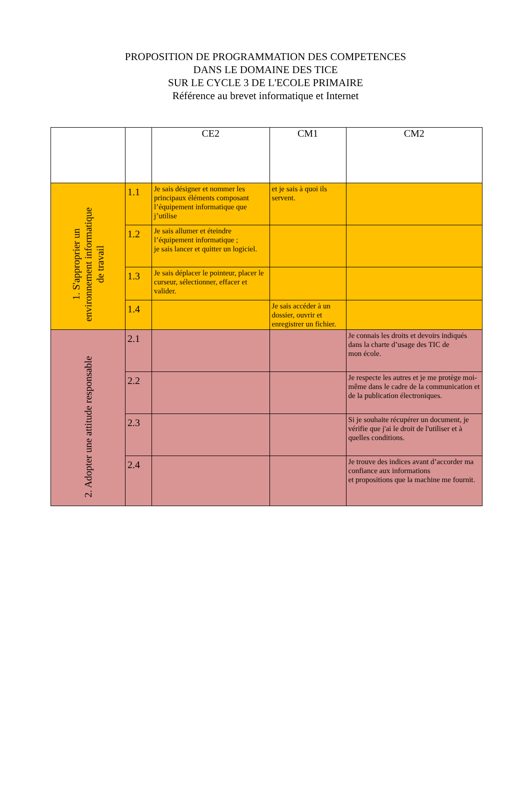PROPOSITION DE PROGRAMMATION DES COMPETENCES
DANS LE DOMAINE DES TICE
SUR LE CYCLE 3 DE L'ECOLE PRIMAIRE
Référence au brevet informatique et Internet
| | | CE2 | CM1 | CM2 |
| --- | --- | --- | --- | --- |
| 1. S'approprier un environnement informatique de travail | 1.1 | Je sais désigner et nommer les principaux éléments composant l’équipement informatique que j’utilise | et je sais à quoi ils servent. | |
| | 1.2 | Je sais allumer et éteindre l’équipement informatique ; je sais lancer et quitter un logiciel. | | |
| | 1.3 | Je sais déplacer le pointeur, placer le curseur, sélectionner, effacer et valider. | | |
| | 1.4 | | Je sais accéder à un dossier, ouvrir et enregistrer un fichier. | |
| 2. Adopter une attitude responsable | 2.1 | | | Je connais les droits et devoirs indiqués dans la charte d’usage des TIC de mon école. |
| | 2.2 | | | Je respecte les autres et je me protège moi-même dans le cadre de la communication et de la publication électroniques. |
| | 2.3 | | | Si je souhaite récupérer un document, je vérifie que j'ai le droit de l'utiliser et à quelles conditions. |
| | 2.4 | | | Je trouve des indices avant d’accorder ma confiance aux informations et propositions que la machine me fournit. |